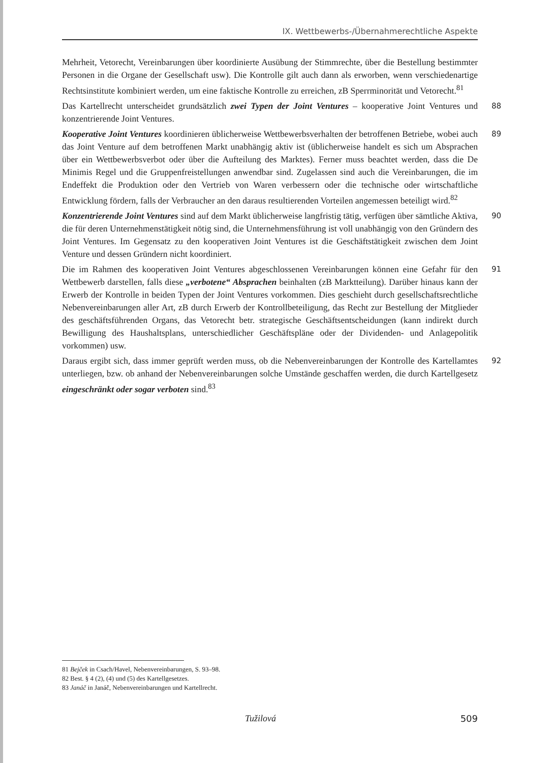IX. Wettbewerbs-/Übernahmerechtliche Aspekte
Mehrheit, Vetorecht, Vereinbarungen über koordinierte Ausübung der Stimmrechte, über die Bestellung bestimmter Personen in die Organe der Gesellschaft usw). Die Kontrolle gilt auch dann als erworben, wenn verschiedenartige Rechtsinstitute kombiniert werden, um eine faktische Kontrolle zu erreichen, zB Sperrminorität und Vetorecht.<sup>81</sup>
Das Kartellrecht unterscheidet grundsätzlich zwei Typen der Joint Ventures – kooperative Joint Ventures und konzentrierende Joint Ventures. 88
Kooperative Joint Ventures koordinieren üblicherweise Wettbewerbsverhalten der betroffenen Betriebe, wobei auch das Joint Venture auf dem betroffenen Markt unabhängig aktiv ist (üblicherweise handelt es sich um Absprachen über ein Wettbewerbsverbot oder über die Aufteilung des Marktes). Ferner muss beachtet werden, dass die De Minimis Regel und die Gruppenfreistellungen anwendbar sind. Zugelassen sind auch die Vereinbarungen, die im Endeffekt die Produktion oder den Vertrieb von Waren verbessern oder die technische oder wirtschaftliche Entwicklung fördern, falls der Verbraucher an den daraus resultierenden Vorteilen angemessen beteiligt wird.<sup>82</sup> 89
Konzentrierende Joint Ventures sind auf dem Markt üblicherweise langfristig tätig, verfügen über sämtliche Aktiva, die für deren Unternehmenstätigkeit nötig sind, die Unternehmensführung ist voll unabhängig von den Gründern des Joint Ventures. Im Gegensatz zu den kooperativen Joint Ventures ist die Geschäftstätigkeit zwischen dem Joint Venture und dessen Gründern nicht koordiniert. 90
Die im Rahmen des kooperativen Joint Ventures abgeschlossenen Vereinbarungen können eine Gefahr für den Wettbewerb darstellen, falls diese „verbotene“ Absprachen beinhalten (zB Marktteilung). Darüber hinaus kann der Erwerb der Kontrolle in beiden Typen der Joint Ventures vorkommen. Dies geschieht durch gesellschaftsrechtliche Nebenvereinbarungen aller Art, zB durch Erwerb der Kontrollbeteiligung, das Recht zur Bestellung der Mitglieder des geschäftsführenden Organs, das Vetorecht betr. strategische Geschäftsentscheidungen (kann indirekt durch Bewilligung des Haushaltsplans, unterschiedlicher Geschäftspläne oder der Dividenden- und Anlagepolitik vorkommen) usw. 91
Daraus ergibt sich, dass immer geprüft werden muss, ob die Nebenvereinbarungen der Kontrolle des Kartellamtes unterliegen, bzw. ob anhand der Nebenvereinbarungen solche Umstände geschaffen werden, die durch Kartellgesetz eingeschränkt oder sogar verboten sind.<sup>83</sup> 92
81 Bejček in Csach/Havel, Nebenvereinbarungen, S. 93–98.
82 Best. § 4 (2), (4) und (5) des Kartellgesetzes.
83 Janáč in Janáč, Nebenvereinbarungen und Kartellrecht.
Tužilová 509